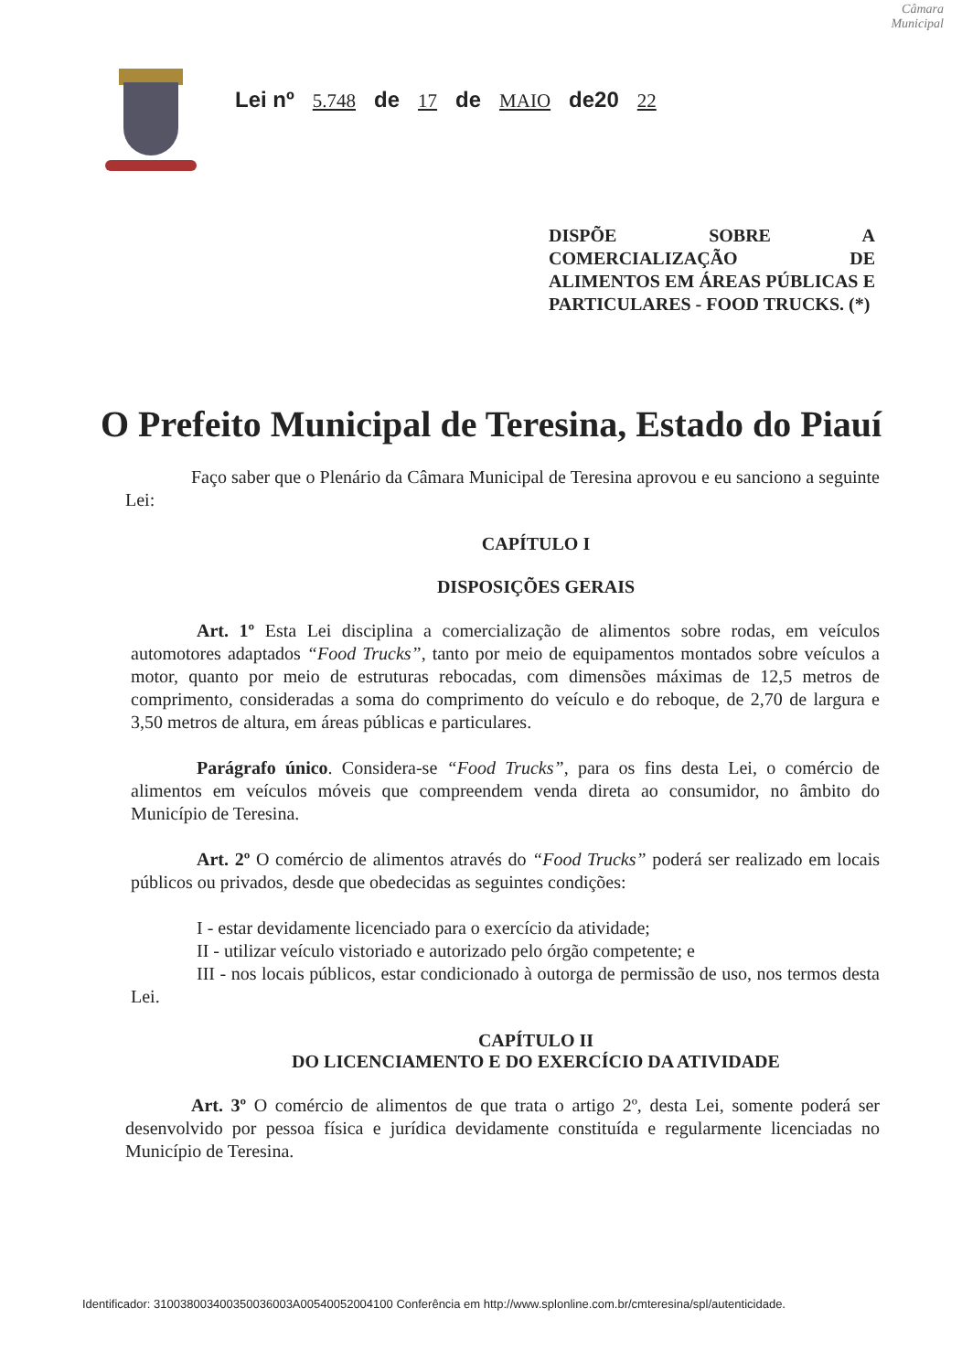Câmara Municipal
Lei nº 5.748 de 17 de MAIO de20 22
DISPÕE SOBRE A COMERCIALIZAÇÃO DE ALIMENTOS EM ÁREAS PÚBLICAS E PARTICULARES - FOOD TRUCKS. (*)
O Prefeito Municipal de Teresina, Estado do Piauí
Faço saber que o Plenário da Câmara Municipal de Teresina aprovou e eu sanciono a seguinte Lei:
CAPÍTULO I
DISPOSIÇÕES GERAIS
Art. 1º Esta Lei disciplina a comercialização de alimentos sobre rodas, em veículos automotores adaptados “Food Trucks”, tanto por meio de equipamentos montados sobre veículos a motor, quanto por meio de estruturas rebocadas, com dimensões máximas de 12,5 metros de comprimento, consideradas a soma do comprimento do veículo e do reboque, de 2,70 de largura e 3,50 metros de altura, em áreas públicas e particulares.
Parágrafo único. Considera-se “Food Trucks”, para os fins desta Lei, o comércio de alimentos em veículos móveis que compreendem venda direta ao consumidor, no âmbito do Município de Teresina.
Art. 2º O comércio de alimentos através do “Food Trucks” poderá ser realizado em locais públicos ou privados, desde que obedecidas as seguintes condições:
I - estar devidamente licenciado para o exercício da atividade;
II - utilizar veículo vistoriado e autorizado pelo órgão competente; e
III - nos locais públicos, estar condicionado à outorga de permissão de uso, nos termos desta Lei.
CAPÍTULO II
DO LICENCIAMENTO E DO EXERCÍCIO DA ATIVIDADE
Art. 3º O comércio de alimentos de que trata o artigo 2º, desta Lei, somente poderá ser desenvolvido por pessoa física e jurídica devidamente constituída e regularmente licenciadas no Município de Teresina.
Identificador: 310038003400350036003A00540052004100 Conferência em http://www.splonline.com.br/cmteresina/spl/autenticidade.